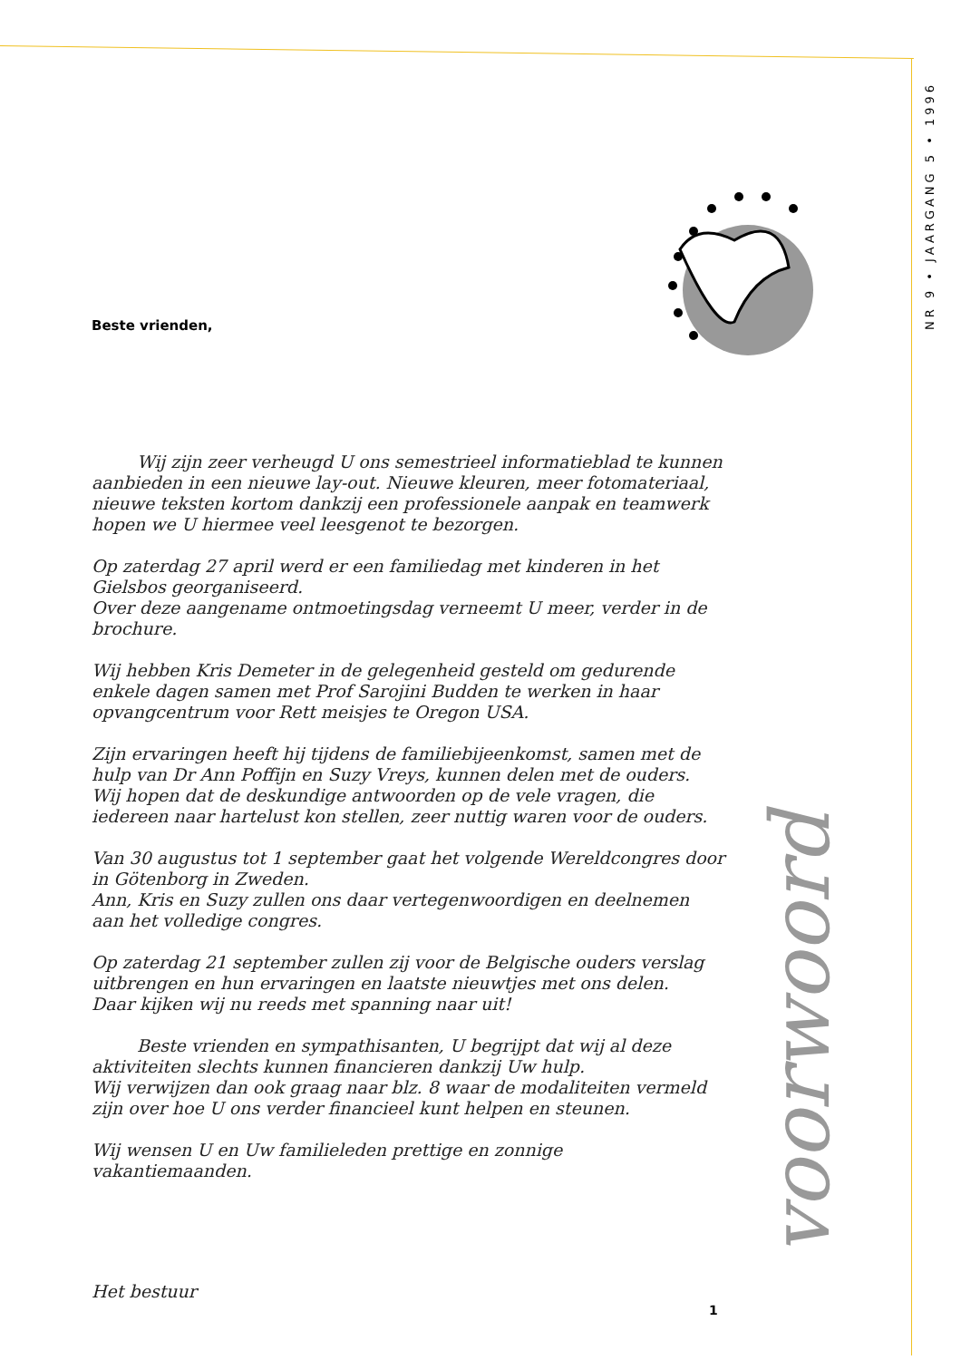NR 9 • JAARGANG 5 • 1996
Beste vrienden,
Wij zijn zeer verheugd U ons semestrieel informatieblad te kunnen aanbieden in een nieuwe lay-out. Nieuwe kleuren, meer fotomateriaal, nieuwe teksten kortom dankzij een professionele aanpak en teamwerk hopen we U hiermee veel leesgenot te bezorgen.
Op zaterdag 27 april werd er een familiedag met kinderen in het Gielsbos georganiseerd.
Over deze aangename ontmoetingsdag verneemt U meer, verder in de brochure.
Wij hebben Kris Demeter in de gelegenheid gesteld om gedurende enkele dagen samen met Prof Sarojini Budden te werken in haar opvangcentrum voor Rett meisjes te Oregon USA.
Zijn ervaringen heeft hij tijdens de familiebijeenkomst, samen met de hulp van Dr Ann Poffijn en Suzy Vreys, kunnen delen met de ouders.
Wij hopen dat de deskundige antwoorden op de vele vragen, die iedereen naar hartelust kon stellen, zeer nuttig waren voor de ouders.
Van 30 augustus tot 1 september gaat het volgende Wereldcongres door in Götenborg in Zweden.
Ann, Kris en Suzy zullen ons daar vertegenwoordigen en deelnemen aan het volledige congres.
Op zaterdag 21 september zullen zij voor de Belgische ouders verslag uitbrengen en hun ervaringen en laatste nieuwtjes met ons delen.
Daar kijken wij nu reeds met spanning naar uit!
Beste vrienden en sympathisanten, U begrijpt dat wij al deze aktiviteiten slechts kunnen financieren dankzij Uw hulp.
Wij verwijzen dan ook graag naar blz. 8 waar de modaliteiten vermeld zijn over hoe U ons verder financieel kunt helpen en steunen.
Wij wensen U en Uw familieleden prettige en zonnige vakantiemaanden.
Het bestuur
voorwoord
1